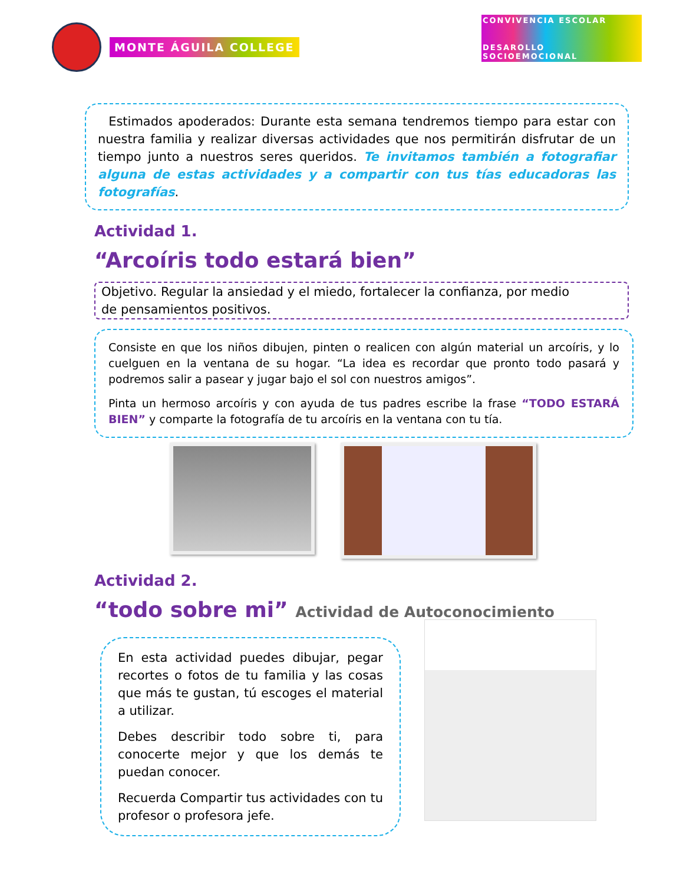MONTE ÁGUILA COLLEGE
CONVIVENCIA ESCOLAR
DESAROLLO SOCIOEMOCIONAL
Estimados apoderados: Durante esta semana tendremos tiempo para estar con nuestra familia y realizar diversas actividades que nos permitirán disfrutar de un tiempo junto a nuestros seres queridos. Te invitamos también a fotografiar alguna de estas actividades y a compartir con tus tías educadoras las fotografías.
Actividad 1.
“Arcoíris todo estará bien”
Objetivo. Regular la ansiedad y el miedo, fortalecer la confianza, por medio de pensamientos positivos.
Consiste en que los niños dibujen, pinten o realicen con algún material un arcoíris, y lo cuelguen en la ventana de su hogar. “La idea es recordar que pronto todo pasará y podremos salir a pasear y jugar bajo el sol con nuestros amigos”.
Pinta un hermoso arcoíris y con ayuda de tus padres escribe la frase “TODO ESTARÁ BIEN” y comparte la fotografía de tu arcoíris en la ventana con tu tía.
Actividad 2.
“todo sobre mi” Actividad de Autoconocimiento
En esta actividad puedes dibujar, pegar recortes o fotos de tu familia y las cosas que más te gustan, tú escoges el material a utilizar.
Debes describir todo sobre ti, para conocerte mejor y que los demás te puedan conocer.
Recuerda Compartir tus actividades con tu profesor o profesora jefe.